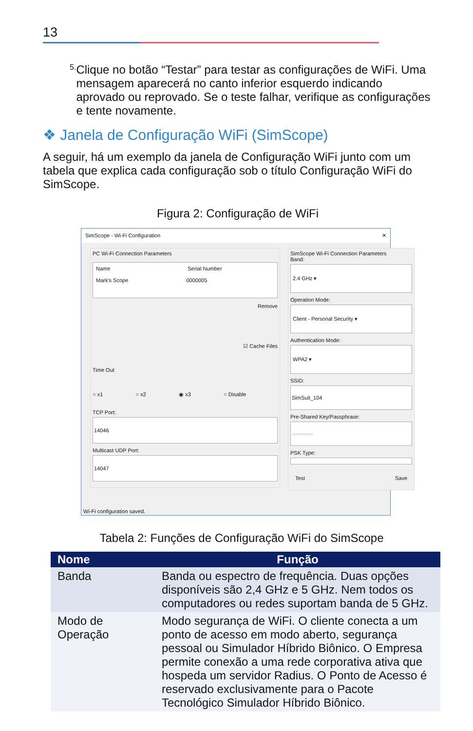13
5.
Clique no botão “Testar” para testar as configurações de WiFi. Uma mensagem aparecerá no canto inferior esquerdo indicando aprovado ou reprovado. Se o teste falhar, verifique as configurações e tente novamente.
❖ Janela de Configuração WiFi (SimScope)
A seguir, há um exemplo da janela de Configuração WiFi junto com um tabela que explica cada configuração sob o título Configuração WiFi do SimScope.
Figura 2: Configuração de WiFi
SimScope - Wi-Fi Configuration ✕
PC Wi-Fi Connection Parameters
Name Serial Number
Mark's Scope 0000005
Remove
☑ Cache Files
Time Out
○ x1 ○ x2 ◉ x3 ○ Disable
TCP Port:
14046
Multicast UDP Port:
14047
SimScope Wi-Fi Connection Parameters
Band:
2.4 GHz ▾
Operation Mode:
Client - Personal Security ▾
Authentication Mode:
WPA2 ▾
SSID:
SimSuit_104
Pre-Shared Key/Passphrase:
············
PSK Type:
Test Save
Wi-Fi configuration saved.
Tabela 2: Funções de Configuração WiFi do SimScope
| Nome | Função |
| --- | --- |
| Banda | Banda ou espectro de frequência. Duas opções disponíveis são 2,4 GHz e 5 GHz. Nem todos os computadores ou redes suportam banda de 5 GHz. |
| Modo de Operação | Modo segurança de WiFi. O cliente conecta a um ponto de acesso em modo aberto, segurança pessoal ou Simulador Híbrido Biônico. O Empresa permite conexão a uma rede corporativa ativa que hospeda um servidor Radius. O Ponto de Acesso é reservado exclusivamente para o Pacote Tecnológico Simulador Híbrido Biônico. |